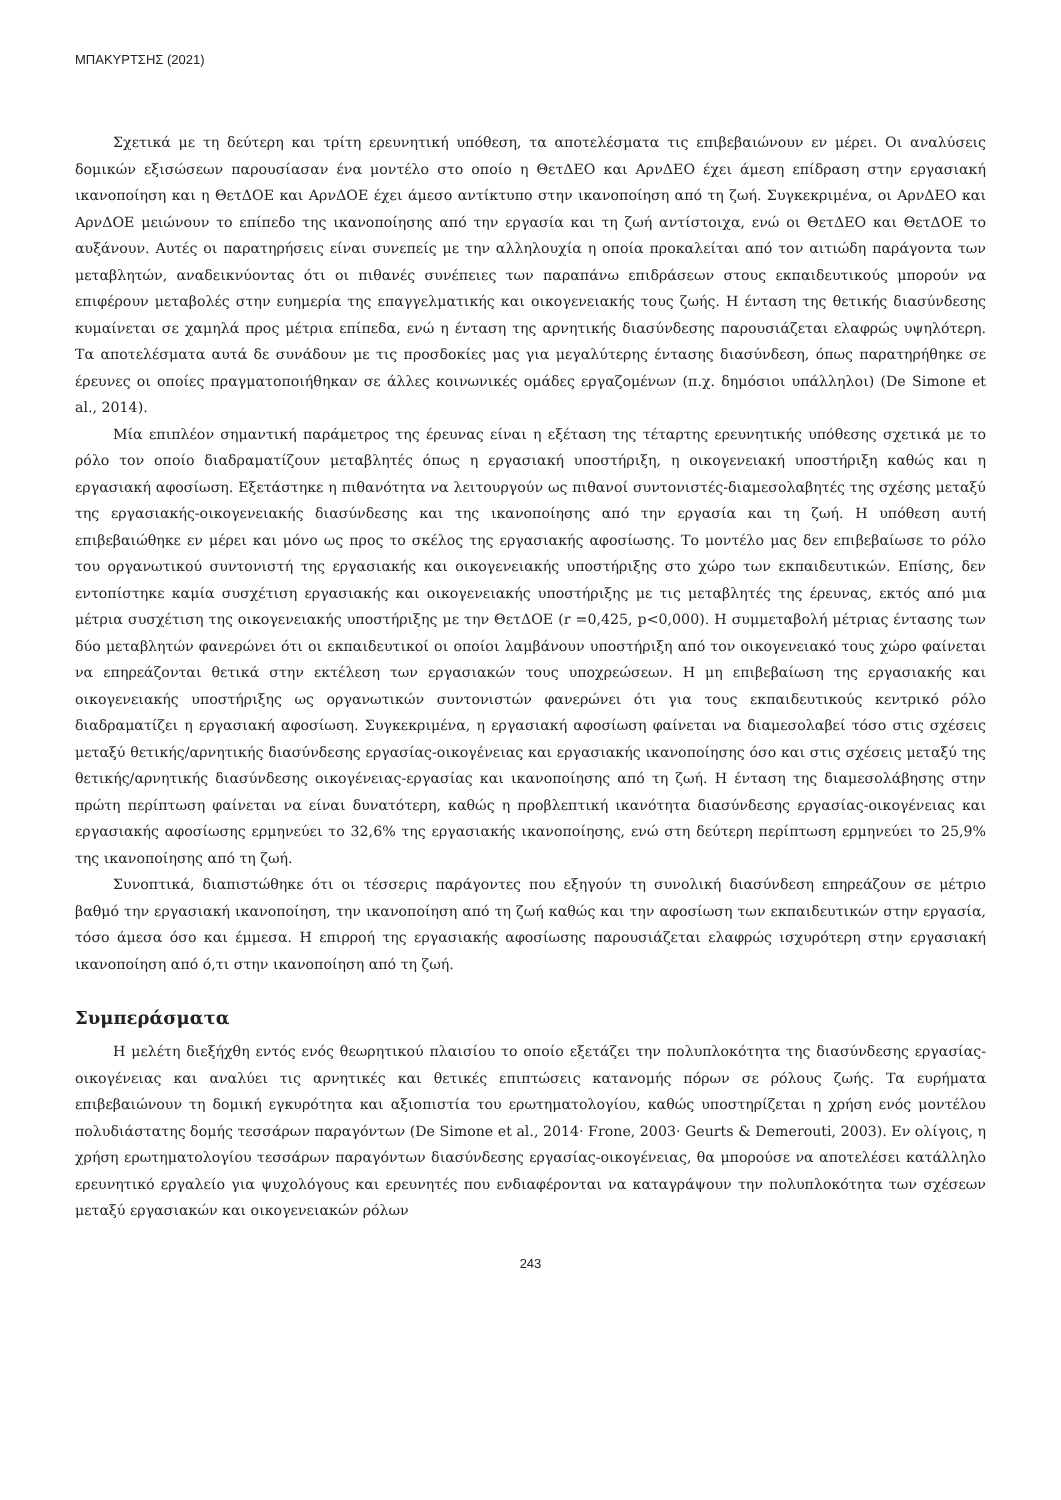ΜΠΑΚΥΡΤΣΗΣ (2021)
Σχετικά με τη δεύτερη και τρίτη ερευνητική υπόθεση, τα αποτελέσματα τις επιβεβαιώνουν εν μέρει. Οι αναλύσεις δομικών εξισώσεων παρουσίασαν ένα μοντέλο στο οποίο η ΘετΔΕΟ και ΑρνΔΕΟ έχει άμεση επίδραση στην εργασιακή ικανοποίηση και η ΘετΔΟΕ και ΑρνΔΟΕ έχει άμεσο αντίκτυπο στην ικανοποίηση από τη ζωή. Συγκεκριμένα, οι ΑρνΔΕΟ και ΑρνΔΟΕ μειώνουν το επίπεδο της ικανοποίησης από την εργασία και τη ζωή αντίστοιχα, ενώ οι ΘετΔΕΟ και ΘετΔΟΕ το αυξάνουν. Αυτές οι παρατηρήσεις είναι συνεπείς με την αλληλουχία η οποία προκαλείται από τον αιτιώδη παράγοντα των μεταβλητών, αναδεικνύοντας ότι οι πιθανές συνέπειες των παραπάνω επιδράσεων στους εκπαιδευτικούς μπορούν να επιφέρουν μεταβολές στην ευημερία της επαγγελματικής και οικογενειακής τους ζωής. Η ένταση της θετικής διασύνδεσης κυμαίνεται σε χαμηλά προς μέτρια επίπεδα, ενώ η ένταση της αρνητικής διασύνδεσης παρουσιάζεται ελαφρώς υψηλότερη. Τα αποτελέσματα αυτά δε συνάδουν με τις προσδοκίες μας για μεγαλύτερης έντασης διασύνδεση, όπως παρατηρήθηκε σε έρευνες οι οποίες πραγματοποιήθηκαν σε άλλες κοινωνικές ομάδες εργαζομένων (π.χ. δημόσιοι υπάλληλοι) (De Simone et al., 2014).
Μία επιπλέον σημαντική παράμετρος της έρευνας είναι η εξέταση της τέταρτης ερευνητικής υπόθεσης σχετικά με το ρόλο τον οποίο διαδραματίζουν μεταβλητές όπως η εργασιακή υποστήριξη, η οικογενειακή υποστήριξη καθώς και η εργασιακή αφοσίωση. Εξετάστηκε η πιθανότητα να λειτουργούν ως πιθανοί συντονιστές-διαμεσολαβητές της σχέσης μεταξύ της εργασιακής-οικογενειακής διασύνδεσης και της ικανοποίησης από την εργασία και τη ζωή. Η υπόθεση αυτή επιβεβαιώθηκε εν μέρει και μόνο ως προς το σκέλος της εργασιακής αφοσίωσης. Το μοντέλο μας δεν επιβεβαίωσε το ρόλο του οργανωτικού συντονιστή της εργασιακής και οικογενειακής υποστήριξης στο χώρο των εκπαιδευτικών. Επίσης, δεν εντοπίστηκε καμία συσχέτιση εργασιακής και οικογενειακής υποστήριξης με τις μεταβλητές της έρευνας, εκτός από μια μέτρια συσχέτιση της οικογενειακής υποστήριξης με την ΘετΔΟΕ (r =0,425, p<0,000). Η συμμεταβολή μέτριας έντασης των δύο μεταβλητών φανερώνει ότι οι εκπαιδευτικοί οι οποίοι λαμβάνουν υποστήριξη από τον οικογενειακό τους χώρο φαίνεται να επηρεάζονται θετικά στην εκτέλεση των εργασιακών τους υποχρεώσεων. Η μη επιβεβαίωση της εργασιακής και οικογενειακής υποστήριξης ως οργανωτικών συντονιστών φανερώνει ότι για τους εκπαιδευτικούς κεντρικό ρόλο διαδραματίζει η εργασιακή αφοσίωση. Συγκεκριμένα, η εργασιακή αφοσίωση φαίνεται να διαμεσολαβεί τόσο στις σχέσεις μεταξύ θετικής/αρνητικής διασύνδεσης εργασίας-οικογένειας και εργασιακής ικανοποίησης όσο και στις σχέσεις μεταξύ της θετικής/αρνητικής διασύνδεσης οικογένειας-εργασίας και ικανοποίησης από τη ζωή. Η ένταση της διαμεσολάβησης στην πρώτη περίπτωση φαίνεται να είναι δυνατότερη, καθώς η προβλεπτική ικανότητα διασύνδεσης εργασίας-οικογένειας και εργασιακής αφοσίωσης ερμηνεύει το 32,6% της εργασιακής ικανοποίησης, ενώ στη δεύτερη περίπτωση ερμηνεύει το 25,9% της ικανοποίησης από τη ζωή.
Συνοπτικά, διαπιστώθηκε ότι οι τέσσερις παράγοντες που εξηγούν τη συνολική διασύνδεση επηρεάζουν σε μέτριο βαθμό την εργασιακή ικανοποίηση, την ικανοποίηση από τη ζωή καθώς και την αφοσίωση των εκπαιδευτικών στην εργασία, τόσο άμεσα όσο και έμμεσα. Η επιρροή της εργασιακής αφοσίωσης παρουσιάζεται ελαφρώς ισχυρότερη στην εργασιακή ικανοποίηση από ό,τι στην ικανοποίηση από τη ζωή.
Συμπεράσματα
Η μελέτη διεξήχθη εντός ενός θεωρητικού πλαισίου το οποίο εξετάζει την πολυπλοκότητα της διασύνδεσης εργασίας-οικογένειας και αναλύει τις αρνητικές και θετικές επιπτώσεις κατανομής πόρων σε ρόλους ζωής. Τα ευρήματα επιβεβαιώνουν τη δομική εγκυρότητα και αξιοπιστία του ερωτηματολογίου, καθώς υποστηρίζεται η χρήση ενός μοντέλου πολυδιάστατης δομής τεσσάρων παραγόντων (De Simone et al., 2014· Frone, 2003· Geurts & Demerouti, 2003). Εν ολίγοις, η χρήση ερωτηματολογίου τεσσάρων παραγόντων διασύνδεσης εργασίας-οικογένειας, θα μπορούσε να αποτελέσει κατάλληλο ερευνητικό εργαλείο για ψυχολόγους και ερευνητές που ενδιαφέρονται να καταγράψουν την πολυπλοκότητα των σχέσεων μεταξύ εργασιακών και οικογενειακών ρόλων
243